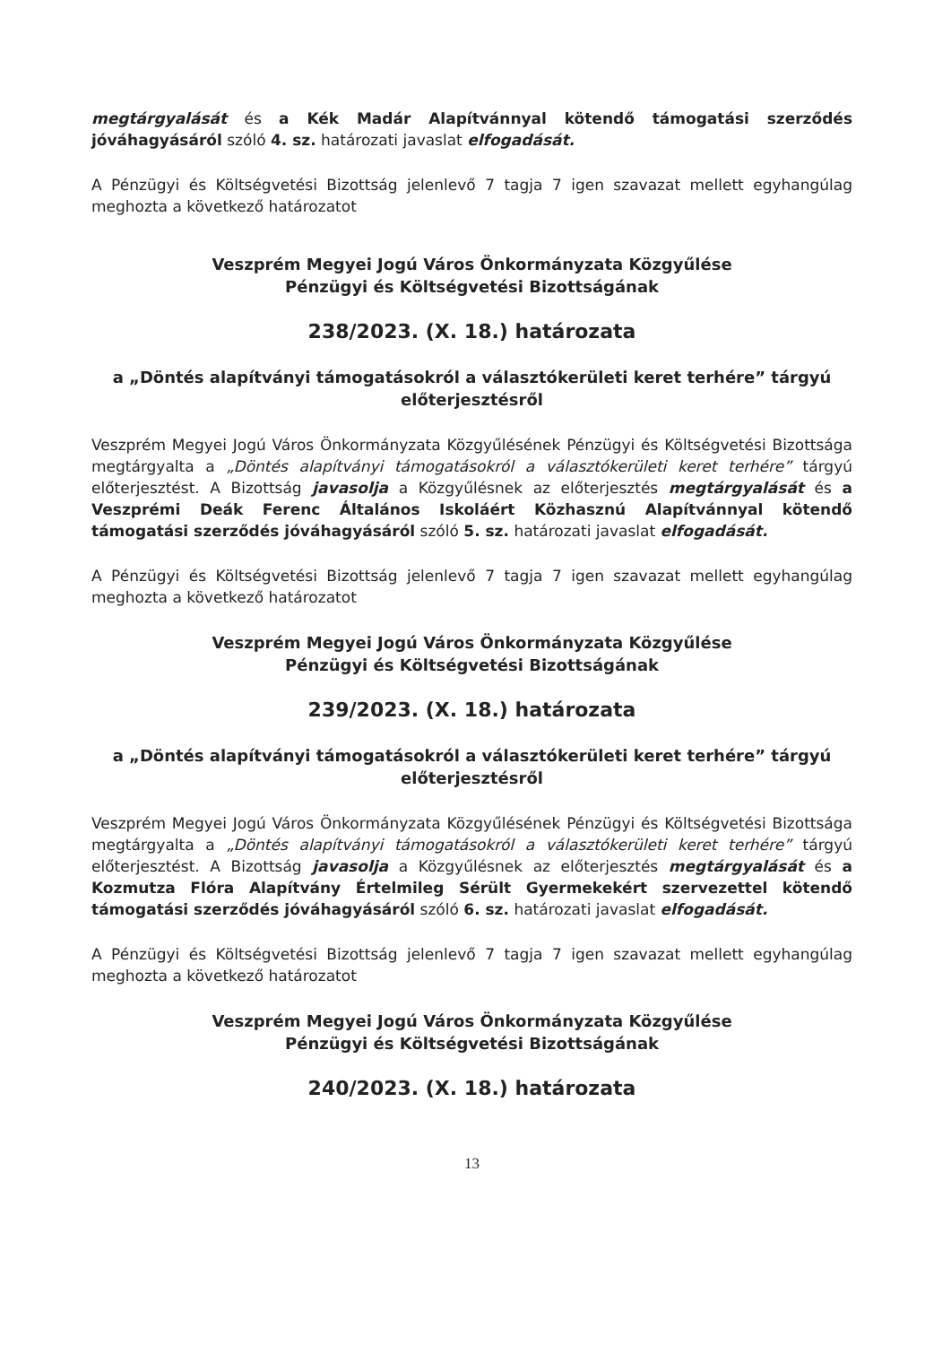megtárgyalását és a Kék Madár Alapítvánnyal kötendő támogatási szerződés jóváhagyásáról szóló 4. sz. határozati javaslat elfogadását.
A Pénzügyi és Költségvetési Bizottság jelenlevő 7 tagja 7 igen szavazat mellett egyhangúlag meghozta a következő határozatot
Veszprém Megyei Jogú Város Önkormányzata Közgyűlése
Pénzügyi és Költségvetési Bizottságának
238/2023. (X. 18.) határozata
a „Döntés alapítványi támogatásokról a választókerületi keret terhére” tárgyú előterjesztésről
Veszprém Megyei Jogú Város Önkormányzata Közgyűlésének Pénzügyi és Költségvetési Bizottsága megtárgyalta a „Döntés alapítványi támogatásokról a választókerületi keret terhére” tárgyú előterjesztést. A Bizottság javasolja a Közgyűlésnek az előterjesztés megtárgyalását és a Veszprémi Deák Ferenc Általános Iskoláért Közhasznú Alapítvánnyal kötendő támogatási szerződés jóváhagyásáról szóló 5. sz. határozati javaslat elfogadását.
A Pénzügyi és Költségvetési Bizottság jelenlevő 7 tagja 7 igen szavazat mellett egyhangúlag meghozta a következő határozatot
Veszprém Megyei Jogú Város Önkormányzata Közgyűlése
Pénzügyi és Költségvetési Bizottságának
239/2023. (X. 18.) határozata
a „Döntés alapítványi támogatásokról a választókerületi keret terhére” tárgyú előterjesztésről
Veszprém Megyei Jogú Város Önkormányzata Közgyűlésének Pénzügyi és Költségvetési Bizottsága megtárgyalta a „Döntés alapítványi támogatásokról a választókerületi keret terhére” tárgyú előterjesztést. A Bizottság javasolja a Közgyűlésnek az előterjesztés megtárgyalását és a Kozmutza Flóra Alapítvány Értelmileg Sérült Gyermekekért szervezettel kötendő támogatási szerződés jóváhagyásáról szóló 6. sz. határozati javaslat elfogadását.
A Pénzügyi és Költségvetési Bizottság jelenlevő 7 tagja 7 igen szavazat mellett egyhangúlag meghozta a következő határozatot
Veszprém Megyei Jogú Város Önkormányzata Közgyűlése
Pénzügyi és Költségvetési Bizottságának
240/2023. (X. 18.) határozata
13